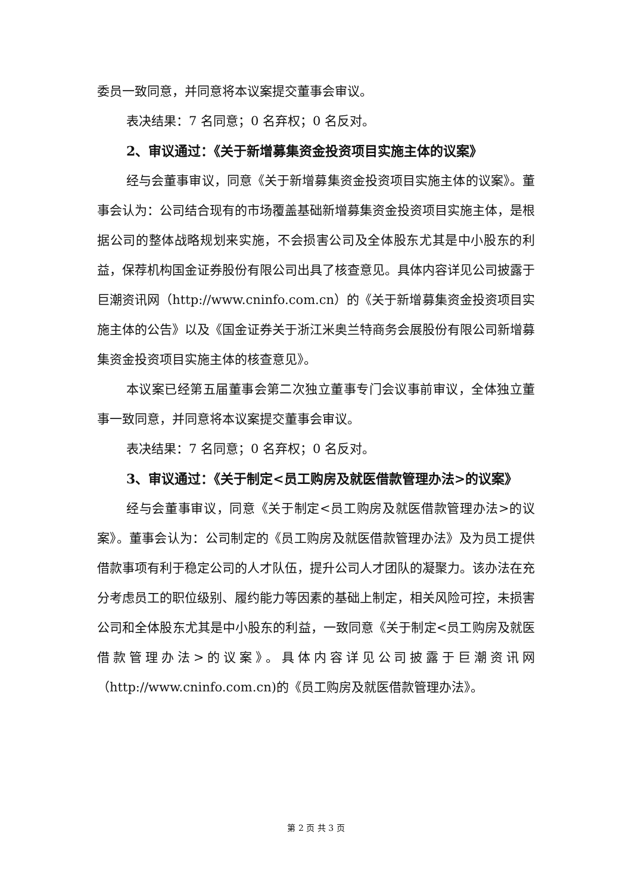委员一致同意，并同意将本议案提交董事会审议。
表决结果：7 名同意；0 名弃权；0 名反对。
2、审议通过：《关于新增募集资金投资项目实施主体的议案》
经与会董事审议，同意《关于新增募集资金投资项目实施主体的议案》。董事会认为：公司结合现有的市场覆盖基础新增募集资金投资项目实施主体，是根据公司的整体战略规划来实施，不会损害公司及全体股东尤其是中小股东的利益，保荐机构国金证券股份有限公司出具了核查意见。具体内容详见公司披露于巨潮资讯网（http://www.cninfo.com.cn）的《关于新增募集资金投资项目实施主体的公告》以及《国金证券关于浙江米奥兰特商务会展股份有限公司新增募集资金投资项目实施主体的核查意见》。
本议案已经第五届董事会第二次独立董事专门会议事前审议，全体独立董事一致同意，并同意将本议案提交董事会审议。
表决结果：7 名同意；0 名弃权；0 名反对。
3、审议通过：《关于制定<员工购房及就医借款管理办法>的议案》
经与会董事审议，同意《关于制定<员工购房及就医借款管理办法>的议案》。董事会认为：公司制定的《员工购房及就医借款管理办法》及为员工提供借款事项有利于稳定公司的人才队伍，提升公司人才团队的凝聚力。该办法在充分考虑员工的职位级别、履约能力等因素的基础上制定，相关风险可控，未损害公司和全体股东尤其是中小股东的利益，一致同意《关于制定<员工购房及就医借款管理办法>的议案》。具体内容详见公司披露于巨潮资讯网（http://www.cninfo.com.cn)的《员工购房及就医借款管理办法》。
第 2 页 共 3 页